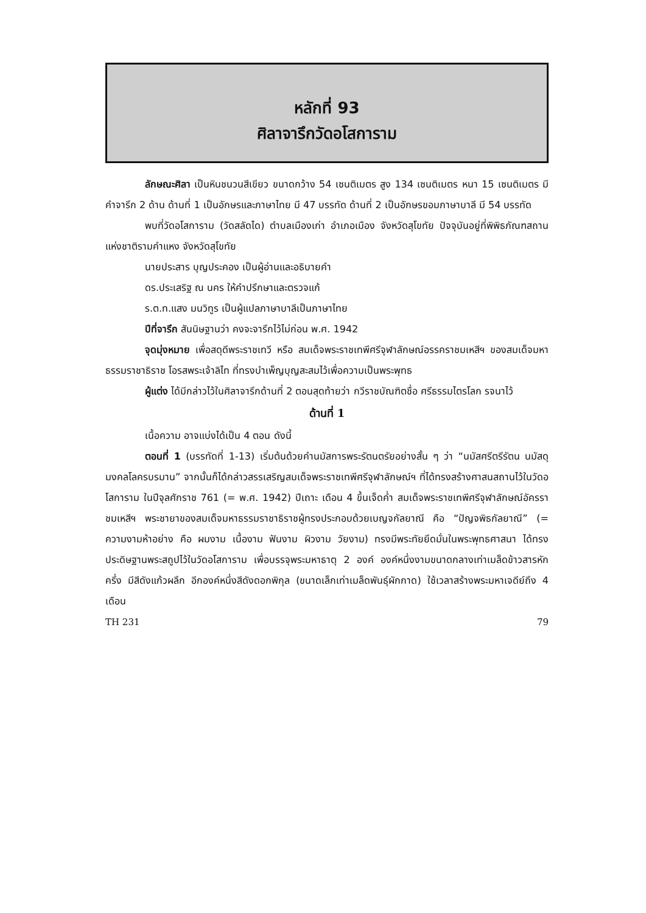หลักที่ 93
ศิลาจารึกวัดอโสการาม
ลักษณะศิลา เป็นหินชนวนสีเขียว ขนาดกว้าง 54 เซนติเมตร สูง 134 เซนติเมตร หนา 15 เซนติเมตร มีคำจารึก 2 ด้าน ด้านที่ 1 เป็นอักษรและภาษาไทย มี 47 บรรทัด ด้านที่ 2 เป็นอักษรขอมภาษาบาลี มี 54 บรรทัด
พบที่วัดอโสการาม (วัดสลัดได) ตำบลเมืองเก่า อำเภอเมือง จังหวัดสุโขทัย ปัจจุบันอยู่ที่พิพิธภัณฑสถานแห่งชาติรามคำแหง จังหวัดสุโขทัย
นายประสาร บุญประคอง เป็นผู้อ่านและอธิบายคำ
ดร.ประเสริฐ ณ นคร ให้คำปรึกษาและตรวจแก้
ร.ต.ท.แสง มนวิทูร เป็นผู้แปลภาษาบาลีเป็นภาษาไทย
ปีที่จารึก สันนิษฐานว่า คงจะจารึกไว้ไม่ก่อน พ.ศ. 1942
จุดมุ่งหมาย เพื่อสดุดีพระราชเทวี หรือ สมเด็จพระราชเทพีศรีจุฬาลักษณ์อรรคราชมเหสีฯ ของสมเด็จมหาธรรมราชาธิราช โอรสพระเจ้าลิไท ที่ทรงบำเพ็ญบุญสะสมไว้เพื่อความเป็นพระพุทธ
ผู้แต่ง ได้มีกล่าวไว้ในศิลาจารึกด้านที่ 2 ตอนสุดท้ายว่า กวีราชบัณฑิตชื่อ ศรีธรรมไตรโลก รจนาไว้
ด้านที่ 1
เนื้อความ อาจแบ่งได้เป็น 4 ตอน ดังนี้
ตอนที่ 1 (บรรทัดที่ 1-13) เริ่มต้นด้วยคำนมัสการพระรัตนตรัยอย่างสั้น ๆ ว่า “นมัสศรีตรีรัตน นมัสดุมงคลโลครบรมาน” จากนั้นก็ได้กล่าวสรรเสริญสมเด็จพระราชเทพีศรีจุฬาลักษณ์ฯ ที่ได้ทรงสร้างศาสนสถานไว้ในวัดอโสการาม ในปีจุลศักราช 761 (= พ.ศ. 1942) ปีเถาะ เดือน 4 ขึ้นเจ็ดค่ำ สมเด็จพระราชเทพีศรีจุฬาลักษณ์อัครราชมเหสีฯ พระชายาของสมเด็จมหาธรรมราชาธิราชผู้ทรงประกอบด้วยเบญจกัลยาณี คือ “ปัญจพิธกัลยาณี” (= ความงามห้าอย่าง คือ ผมงาม เนื้องาม ฟันงาม ผิวงาม วัยงาม) ทรงมีพระทัยยึดมั่นในพระพุทธศาสนา ได้ทรงประดิษฐานพระสถูปไว้ในวัดอโสการาม เพื่อบรรจุพระมหาธาตุ 2 องค์ องค์หนึ่งงามขนาดกลางเท่าเมล็ดข้าวสารหักครึ่ง มีสีดังแก้วผลึก อีกองค์หนึ่งสีดังดอกพิกุล (ขนาดเล็กเท่าเมล็ดพันธุ์ผักกาด) ใช้เวลาสร้างพระมหาเจดีย์ถึง 4 เดือน
TH 231 79